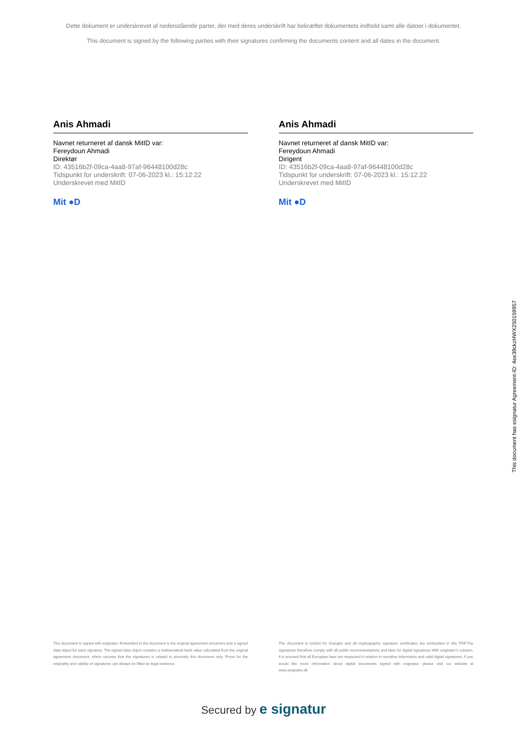Dette dokument er underskrevet af nedenstående parter, der med deres underskrift har bekræftet dokumentets indhold samt alle datoer i dokumentet.
This document is signed by the following parties with their signatures confirming the documents content and all dates in the document.
Anis Ahmadi
Navnet returneret af dansk MitID var:
Fereydoun Ahmadi
Direktør
ID: 43516b2f-09ca-4aa8-97af-96448100d28c
Tidspunkt for underskrift: 07-06-2023 kl.: 15:12:22
Underskrevet med MitID
Mit ●D
Anis Ahmadi
Navnet returneret af dansk MitID var:
Fereydoun Ahmadi
Dirigent
ID: 43516b2f-09ca-4aa8-97af-96448100d28c
Tidspunkt for underskrift: 07-06-2023 kl.: 15:12:22
Underskrevet med MitID
Mit ●D
This document is signed with esignatur. Embedded in the document is the original agreement document and a signed data object for each signatory. The signed data object contains a mathematical hash value calculated from the original agreement document, which secures that the signatures is related to precisely this document only. Prove for the originality and validity of signatures can always be lifted as legal evidence.
The document is locked for changes and all cryptographic signature certificates are embedded in this PDF.The signatures therefore comply with all public recommendations and laws for digital signatures.With esignatur's solution, it is ensured that all European laws are respected in relation to sensitive information and valid digital signatures. If you would like more information about digital documents signed with esignatur, please visit our website at www.esignatur.dk.
Secured by e signatur
This document has esignatur Agreement-ID: 4ee39ckzHWX250159957